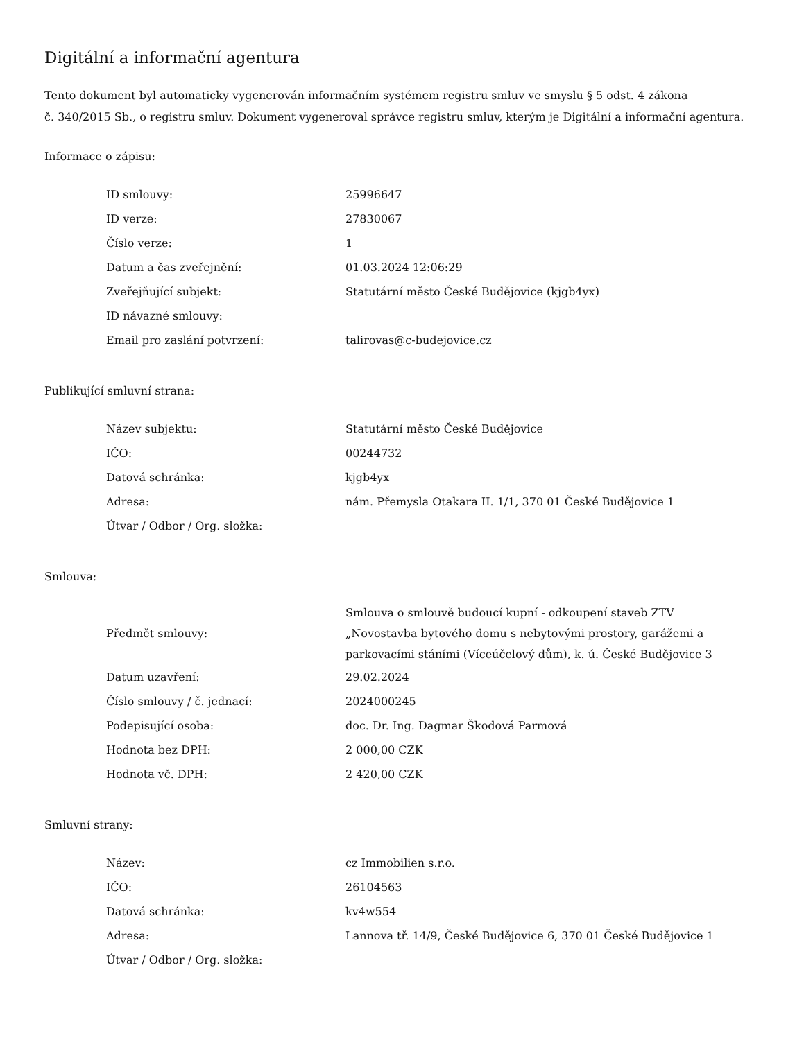Digitální a informační agentura
Tento dokument byl automaticky vygenerován informačním systémem registru smluv ve smyslu § 5 odst. 4 zákona
č. 340/2015 Sb., o registru smluv. Dokument vygeneroval správce registru smluv, kterým je Digitální a informační agentura.
Informace o zápisu:
| ID smlouvy: | 25996647 |
| ID verze: | 27830067 |
| Číslo verze: | 1 |
| Datum a čas zveřejnění: | 01.03.2024 12:06:29 |
| Zveřejňující subjekt: | Statutární město České Budějovice (kjgb4yx) |
| ID návazné smlouvy: | |
| Email pro zaslání potvrzení: | talirovas@c-budejovice.cz |
Publikující smluvní strana:
| Název subjektu: | Statutární město České Budějovice |
| IČO: | 00244732 |
| Datová schránka: | kjgb4yx |
| Adresa: | nám. Přemysla Otakara II. 1/1, 370 01 České Budějovice 1 |
| Útvar / Odbor / Org. složka: | |
Smlouva:
| Předmět smlouvy: | Smlouva o smlouvě budoucí kupní - odkoupení staveb ZTV „Novostavba bytového domu s nebytovými prostory, garážemi a parkovacími stáními (Víceúčelový dům), k. ú. České Budějovice 3 |
| Datum uzavření: | 29.02.2024 |
| Číslo smlouvy / č. jednací: | 2024000245 |
| Podepisující osoba: | doc. Dr. Ing. Dagmar Škodová Parmová |
| Hodnota bez DPH: | 2 000,00 CZK |
| Hodnota vč. DPH: | 2 420,00 CZK |
Smluvní strany:
| Název: | cz Immobilien s.r.o. |
| IČO: | 26104563 |
| Datová schránka: | kv4w554 |
| Adresa: | Lannova tř. 14/9, České Budějovice 6, 370 01 České Budějovice 1 |
| Útvar / Odbor / Org. složka: | |